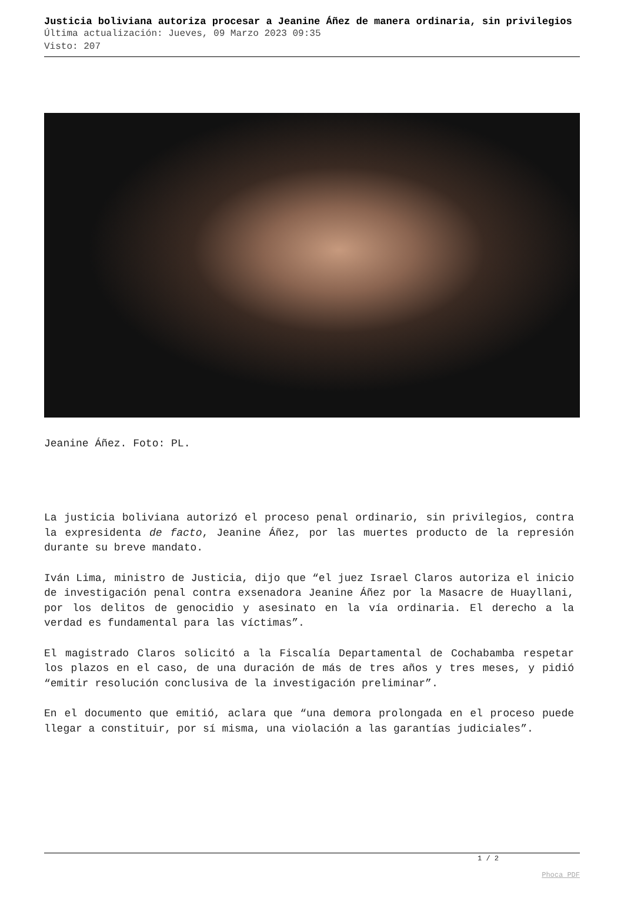Justicia boliviana autoriza procesar a Jeanine Áñez de manera ordinaria, sin privilegios
Última actualización: Jueves, 09 Marzo 2023 09:35
Visto: 207
Jeanine Áñez. Foto: PL.
La justicia boliviana autorizó el proceso penal ordinario, sin privilegios, contra la expresidenta de facto, Jeanine Áñez, por las muertes producto de la represión durante su breve mandato.
Iván Lima, ministro de Justicia, dijo que “el juez Israel Claros autoriza el inicio de investigación penal contra exsenadora Jeanine Áñez por la Masacre de Huayllani, por los delitos de genocidio y asesinato en la vía ordinaria. El derecho a la verdad es fundamental para las víctimas”.
El magistrado Claros solicitó a la Fiscalía Departamental de Cochabamba respetar los plazos en el caso, de una duración de más de tres años y tres meses, y pidió “emitir resolución conclusiva de la investigación preliminar”.
En el documento que emitió, aclara que “una demora prolongada en el proceso puede llegar a constituir, por sí misma, una violación a las garantías judiciales”.
1 / 2
Phoca PDF